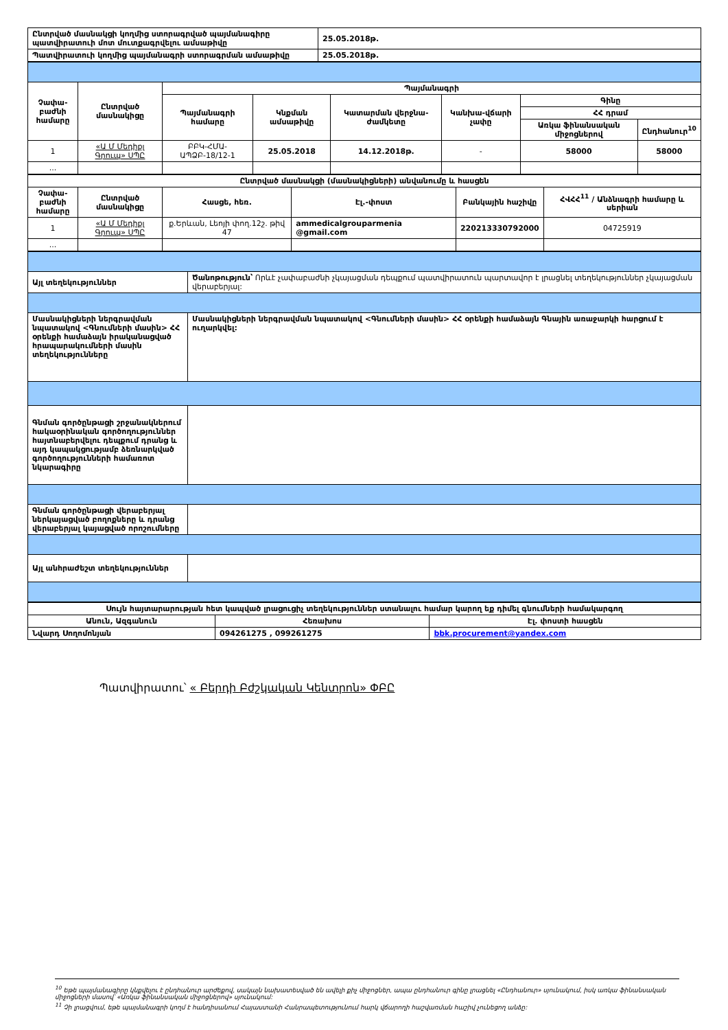| Ընտրված մասնակցի կողմից ստորագրված պայմանագիրը պատվիրատուի մոտ մուտքագրվելու ամսաթիվը | 25.05.2018թ. |
| Պատվիրատուի կողմից պայմանագրի ստորագրման ամսաթիվը | 25.05.2018թ. |
| Չափա-բաժնի համարը | Ընտրված մասնակիցը | Պայմանագրի | | | | | |
| --- | --- | --- | --- | --- | --- | --- | --- |
| | | Պայմանագրի համարը | Կնքման ամսաթիվը | Կատարման վերջնա-ժամկետը | Կանխա-վճարի չափը | Գինը | |
| | | | | | | ՀՀ դրամ | |
| | | | | | | Առկա ֆինանսական միջոցներով | Ընդհանուր<sup>10</sup> |
| 1 | «Ա Մ Մեդիքլ Գրուպ» ՍՊԸ | ԲԲԿ-ՀՄԱ-ԱՊՁԲ-18/12-1 | 25.05.2018 | 14.12.2018թ. | - | 58000 | 58000 |
| ... | | | | | | | |
| Ընտրված մասնակցի (մասնակիցների) անվանումը և հասցեն | | | | | |
| --- | --- | --- | --- | --- | --- |
| Չափա-բաժնի համարը | Ընտրված մասնակիցը | Հասցե, հեռ. | Էլ.-փոստ | Բանկային հաշիվը | ՀՎՀՀ<sup>11</sup> / Անձնագրի համարը և սերիան |
| 1 | «Ա Մ Մեդիքլ Գրուպ» ՍՊԸ | ք.Երևան, Լեոյի փող.12շ. թիվ 47 | ammedicalgrouparmenia @gmail.com | 220213330792000 | 04725919 |
| ... | | | | | |
| Այլ տեղեկություններ | Ծանոթություն՝ Որևէ չափաբաժնի չկայացման դեպքում պատվիրատուն պարտավոր է լրացնել տեղեկություններ չկայացման վերաբերյալ: |
| Մասնակիցների ներգրավման նպատակով <Գնումների մասին> ՀՀ օրենքի համաձայն իրականացված հրապարակումների մասին տեղեկությունները | Մասնակիցների ներգրավման նպատակով <Գնումների մասին> ՀՀ օրենքի համաձայն Գնային առաջարկի հարցում է ուղարկվել: |
| Գնման գործընթացի շրջանակներում հակաօրինական գործողություններ հայտնաբերվելու դեպքում դրանց և այդ կապակցությամբ ձեռնարկված գործողությունների համառոտ նկարագիրը | |
| Գնման գործընթացի վերաբերյալ ներկայացված բողոքները և դրանց վերաբերյալ կայացված որոշումները | |
| Այլ անհրաժեշտ տեղեկություններ | |
| Սույն հայտարարության հետ կապված լրացուցիչ տեղեկություններ ստանալու համար կարող եք դիմել գնումների համակարգող | | |
| --- | --- | --- |
| Անուն, Ազգանուն | Հեռախոս | Էլ. փոստի հասցեն |
| Նվարդ Սողոմոնյան | 094261275 , 099261275 | bbk.procurement@yandex.com |
Պատվիրատու՝ « Բերդի Բժշկական Կենտրոն» ՓԲԸ
<sup>10</sup> Եթե պայմանագիրը կնքվելու է ընդհանուր արժեքով, սակայն նախատեսված են ավելի քիչ միջոցներ, ապա ընդհանուր գինը լրացնել «Ընդհանուր» սյունակում, իսկ առկա ֆինանսական միջոցների մասով՝ «Առկա ֆինանսական միջոցներով» սյունակում:
<sup>11</sup> Չի լրացվում, եթե պայմանագրի կողմ է հանդիսանում Հայաստանի Հանրապետությունում հարկ վճարողի հաշվառման հաշիվ չունեցող անձը: